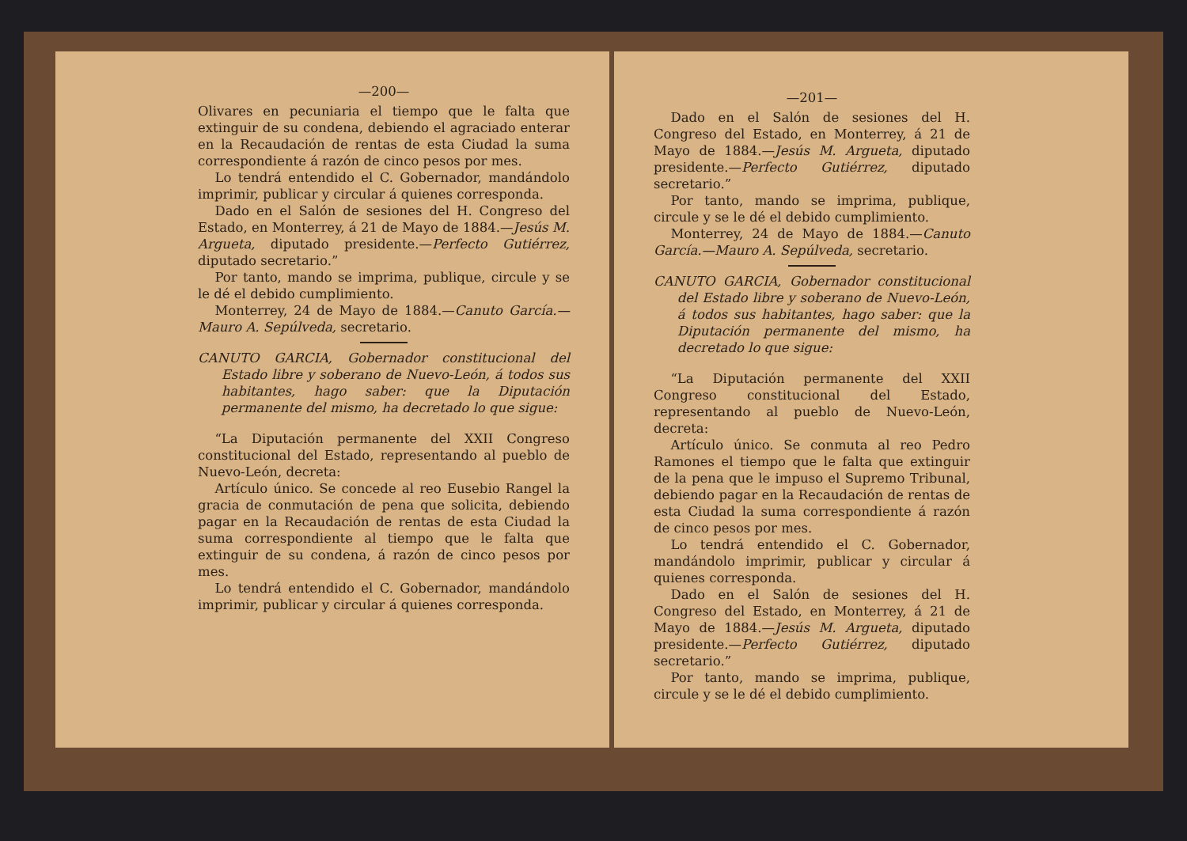—200—
Olivares en pecuniaria el tiempo que le falta que extinguir de su condena, debiendo el agraciado enterar en la Recaudación de rentas de esta Ciudad la suma correspondiente á razón de cinco pesos por mes.
Lo tendrá entendido el C. Gobernador, mandándolo imprimir, publicar y circular á quienes corresponda.
Dado en el Salón de sesiones del H. Congreso del Estado, en Monterrey, á 21 de Mayo de 1884.—Jesús M. Argueta, diputado presidente.—Perfecto Gutiérrez, diputado secretario.”
Por tanto, mando se imprima, publique, circule y se le dé el debido cumplimiento.
Monterrey, 24 de Mayo de 1884.—Canuto García.—Mauro A. Sepúlveda, secretario.
CANUTO GARCIA, Gobernador constitucional del Estado libre y soberano de Nuevo-León, á todos sus habitantes, hago saber: que la Diputación permanente del mismo, ha decretado lo que sigue:
“La Diputación permanente del XXII Congreso constitucional del Estado, representando al pueblo de Nuevo-León, decreta:
Artículo único. Se concede al reo Eusebio Rangel la gracia de conmutación de pena que solicita, debiendo pagar en la Recaudación de rentas de esta Ciudad la suma correspondiente al tiempo que le falta que extinguir de su condena, á razón de cinco pesos por mes.
Lo tendrá entendido el C. Gobernador, mandándolo imprimir, publicar y circular á quienes corresponda.
—201—
Dado en el Salón de sesiones del H. Congreso del Estado, en Monterrey, á 21 de Mayo de 1884.—Jesús M. Argueta, diputado presidente.—Perfecto Gutiérrez, diputado secretario.”
Por tanto, mando se imprima, publique, circule y se le dé el debido cumplimiento.
Monterrey, 24 de Mayo de 1884.—Canuto García.—Mauro A. Sepúlveda, secretario.
CANUTO GARCIA, Gobernador constitucional del Estado libre y soberano de Nuevo-León, á todos sus habitantes, hago saber: que la Diputación permanente del mismo, ha decretado lo que sigue:
“La Diputación permanente del XXII Congreso constitucional del Estado, representando al pueblo de Nuevo-León, decreta:
Artículo único. Se conmuta al reo Pedro Ramones el tiempo que le falta que extinguir de la pena que le impuso el Supremo Tribunal, debiendo pagar en la Recaudación de rentas de esta Ciudad la suma correspondiente á razón de cinco pesos por mes.
Lo tendrá entendido el C. Gobernador, mandándolo imprimir, publicar y circular á quienes corresponda.
Dado en el Salón de sesiones del H. Congreso del Estado, en Monterrey, á 21 de Mayo de 1884.—Jesús M. Argueta, diputado presidente.—Perfecto Gutiérrez, diputado secretario.”
Por tanto, mando se imprima, publique, circule y se le dé el debido cumplimiento.